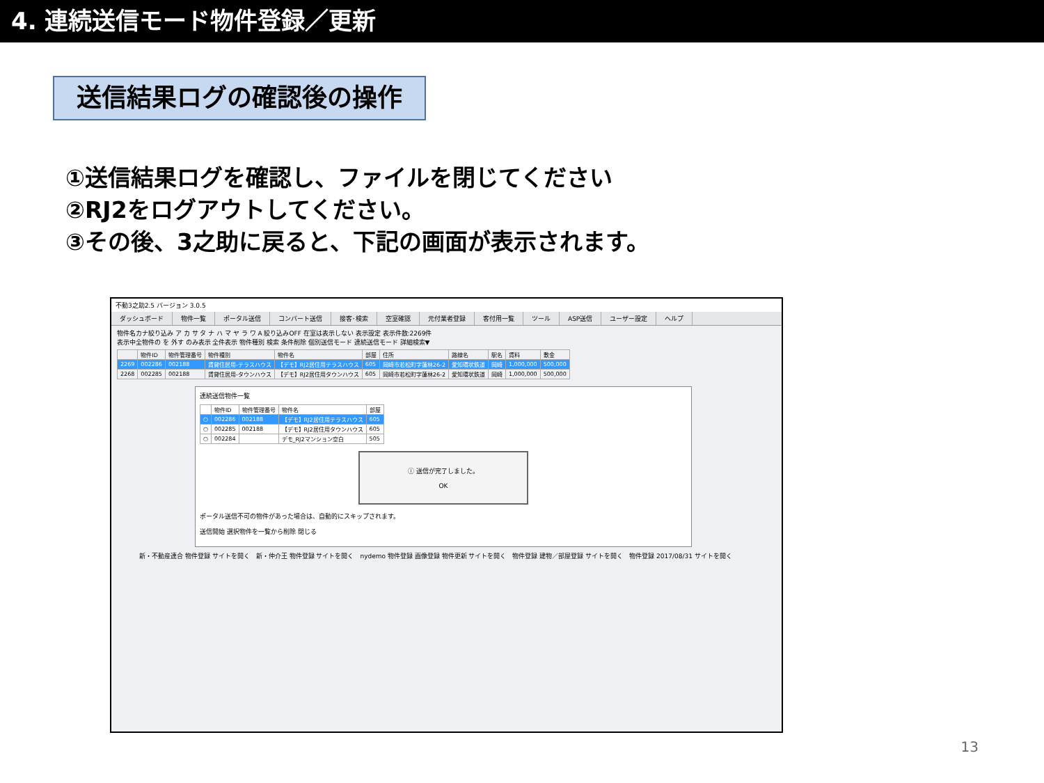4. 連続送信モード物件登録／更新
送信結果ログの確認後の操作
①送信結果ログを確認し、ファイルを閉じてください
②RJ2をログアウトしてください。
③その後、3之助に戻ると、下記の画面が表示されます。
不動3之助2.5 バージョン 3.0.5
ダッシュボード 物件一覧 ポータル送信 コンバート送信 接客･検索 空室確認 元付業者登録 客付用一覧 ツール ASP送信 ユーザー設定 ヘルプ
物件名カナ絞り込み ア カ サ タ ナ ハ マ ヤ ラ ワ A 絞り込みOFF 在室は表示しない 表示設定 表示件数:2269件
表示中全物件の を 外す のみ表示 全件表示 物件種別 検索 条件削除 個別送信モード 連続送信モード 詳細検索▼
| | 物件ID | 物件管理番号 | 物件種別 | 物件名 | 部屋 | 住所 | 路線名 | 駅名 | 賃料 | 敷金 |
| --- | --- | --- | --- | --- | --- | --- | --- | --- | --- | --- |
| 2269 | 002286 | 002188 | 賃貸住居用-テラスハウス | 【デモ】RJ2居住用テラスハウス | 605 | 岡崎市若松町字蓮林26-2 | 愛知環状鉄道 | 岡崎 | 1,000,000 | 500,000 |
| 2268 | 002285 | 002188 | 賃貸住居用-タウンハウス | 【デモ】RJ2居住用タウンハウス | 605 | 岡崎市若松町字蓮林26-2 | 愛知環状鉄道 | 岡崎 | 1,000,000 | 500,000 |
連続送信物件一覧
| | 物件ID | 物件管理番号 | 物件名 | 部屋 |
| --- | --- | --- | --- | --- |
| ○ | 002286 | 002188 | 【デモ】RJ2居住用テラスハウス | 605 |
| ○ | 002285 | 002188 | 【デモ】RJ2居住用タウンハウス | 605 |
| ○ | 002284 | | デモ_RJ2マンション空白 | 505 |
ⓘ 送信が完了しました。
OK
ポータル送信不可の物件があった場合は、自動的にスキップされます。
送信開始 選択物件を一覧から削除 閉じる
新・不動産連合 物件登録 サイトを開く　新・仲介王 物件登録 サイトを開く　nydemo 物件登録 画像登録 物件更新 サイトを開く　物件登録 建物／部屋登録 サイトを開く　物件登録 2017/08/31 サイトを開く
13